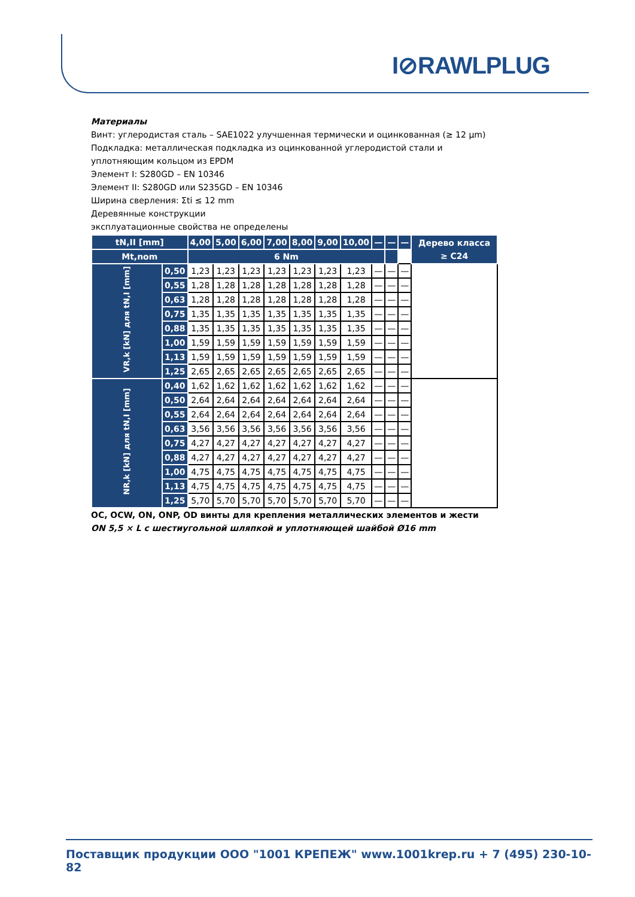I⊘RAWLPLUG
Материалы
Винт: углеродистая сталь – SAE1022 улучшенная термически и оцинкованная (≥ 12 µm)
Подкладка: металлическая подкладка из оцинкованной углеродистой стали и уплотняющим кольцом из EPDM
Элемент I: S280GD – EN 10346
Элемент II: S280GD или S235GD – EN 10346
Ширина сверления: Σti ≤ 12 mm
Деревянные конструкции
эксплуатационные свойства не определены
| tN,II [mm] | | 4,00 | 5,00 | 6,00 | 7,00 | 8,00 | 9,00 | 10,00 | — | — | — | Дерево класса ≥ C24 |
| --- | --- | --- | --- | --- | --- | --- | --- | --- | --- | --- | --- | --- |
| Mt,nom | | 6 Nm | | | | | | | | | | |
| VR,k [kN] для tN,I [mm] | 0,50 | 1,23 | 1,23 | 1,23 | 1,23 | 1,23 | 1,23 | 1,23 | — | — | — | |
| | 0,55 | 1,28 | 1,28 | 1,28 | 1,28 | 1,28 | 1,28 | 1,28 | — | — | — | |
| | 0,63 | 1,28 | 1,28 | 1,28 | 1,28 | 1,28 | 1,28 | 1,28 | — | — | — | |
| | 0,75 | 1,35 | 1,35 | 1,35 | 1,35 | 1,35 | 1,35 | 1,35 | — | — | — | |
| | 0,88 | 1,35 | 1,35 | 1,35 | 1,35 | 1,35 | 1,35 | 1,35 | — | — | — | |
| | 1,00 | 1,59 | 1,59 | 1,59 | 1,59 | 1,59 | 1,59 | 1,59 | — | — | — | |
| | 1,13 | 1,59 | 1,59 | 1,59 | 1,59 | 1,59 | 1,59 | 1,59 | — | — | — | |
| | 1,25 | 2,65 | 2,65 | 2,65 | 2,65 | 2,65 | 2,65 | 2,65 | — | — | — | |
| NR,k [kN] для tN,I [mm] | 0,40 | 1,62 | 1,62 | 1,62 | 1,62 | 1,62 | 1,62 | 1,62 | — | — | — | |
| | 0,50 | 2,64 | 2,64 | 2,64 | 2,64 | 2,64 | 2,64 | 2,64 | — | — | — | |
| | 0,55 | 2,64 | 2,64 | 2,64 | 2,64 | 2,64 | 2,64 | 2,64 | — | — | — | |
| | 0,63 | 3,56 | 3,56 | 3,56 | 3,56 | 3,56 | 3,56 | 3,56 | — | — | — | |
| | 0,75 | 4,27 | 4,27 | 4,27 | 4,27 | 4,27 | 4,27 | 4,27 | — | — | — | |
| | 0,88 | 4,27 | 4,27 | 4,27 | 4,27 | 4,27 | 4,27 | 4,27 | — | — | — | |
| | 1,00 | 4,75 | 4,75 | 4,75 | 4,75 | 4,75 | 4,75 | 4,75 | — | — | — | |
| | 1,13 | 4,75 | 4,75 | 4,75 | 4,75 | 4,75 | 4,75 | 4,75 | — | — | — | |
| | 1,25 | 5,70 | 5,70 | 5,70 | 5,70 | 5,70 | 5,70 | 5,70 | — | — | — | |
OC, OCW, ON, ONP, OD винты для крепления металлических элементов и жести
ON 5,5 × L с шестиугольной шляпкой и уплотняющей шайбой Ø16 mm
Поставщик продукции ООО "1001 КРЕПЕЖ" www.1001krep.ru + 7 (495) 230-10-82